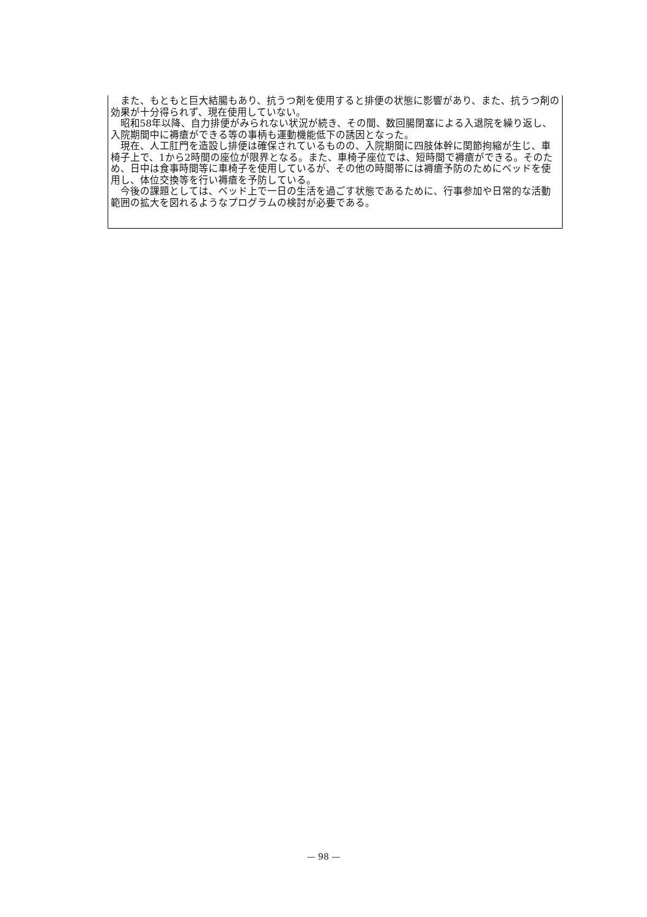また、もともと巨大結腸もあり、抗うつ剤を使用すると排便の状態に影響があり、また、抗うつ剤の効果が十分得られず、現在使用していない。
昭和58年以降、自力排便がみられない状況が続き、その間、数回腸閉塞による入退院を繰り返し、入院期間中に褥瘡ができる等の事柄も運動機能低下の誘因となった。
現在、人工肛門を造設し排便は確保されているものの、入院期間に四肢体幹に関節拘縮が生じ、車椅子上で、1から2時間の座位が限界となる。また、車椅子座位では、短時間で褥瘡ができる。そのため、日中は食事時間等に車椅子を使用しているが、その他の時間帯には褥瘡予防のためにベッドを使用し、体位交換等を行い褥瘡を予防している。
今後の課題としては、ベッド上で一日の生活を過ごす状態であるために、行事参加や日常的な活動範囲の拡大を図れるようなプログラムの検討が必要である。
— 98 —